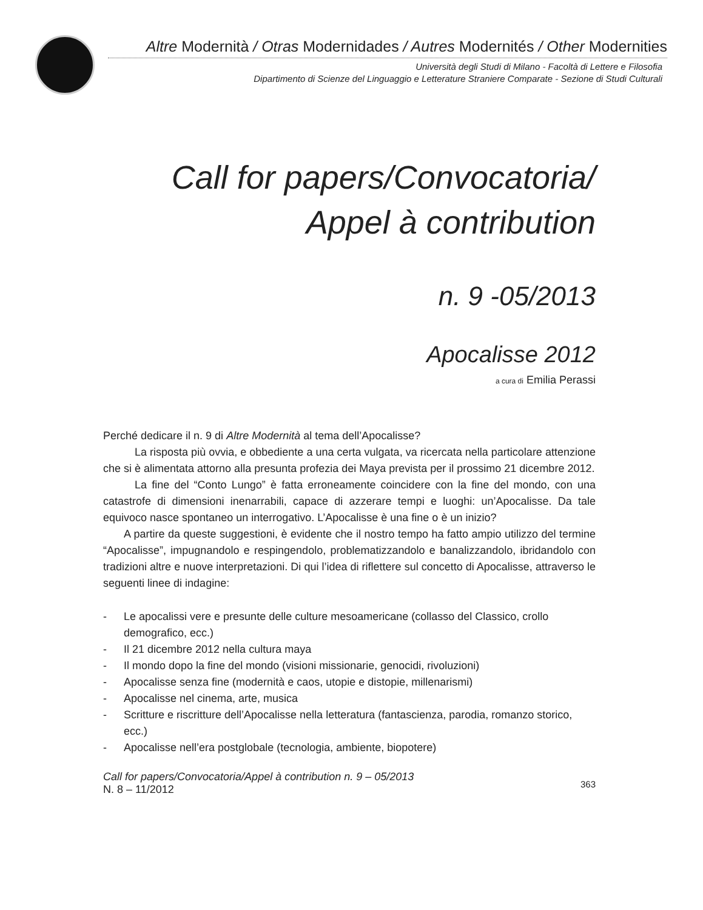Altre Modernità / Otras Modernidades / Autres Modernités / Other Modernities
Università degli Studi di Milano - Facoltà di Lettere e Filosofia
Dipartimento di Scienze del Linguaggio e Letterature Straniere Comparate - Sezione di Studi Culturali
Call for papers/Convocatoria/
Appel à contribution
n. 9 -05/2013
Apocalisse 2012
a cura di Emilia Perassi
Perché dedicare il n. 9 di Altre Modernità al tema dell’Apocalisse?
La risposta più ovvia, e obbediente a una certa vulgata, va ricercata nella particolare attenzione che si è alimentata attorno alla presunta profezia dei Maya prevista per il prossimo 21 dicembre 2012.
La fine del “Conto Lungo” è fatta erroneamente coincidere con la fine del mondo, con una catastrofe di dimensioni inenarrabili, capace di azzerare tempi e luoghi: un’Apocalisse. Da tale equivoco nasce spontaneo un interrogativo. L’Apocalisse è una fine o è un inizio?
A partire da queste suggestioni, è evidente che il nostro tempo ha fatto ampio utilizzo del termine “Apocalisse”, impugnandolo e respingendolo, problematizzandolo e banalizzandolo, ibridandolo con tradizioni altre e nuove interpretazioni. Di qui l’idea di riflettere sul concetto di Apocalisse, attraverso le seguenti linee di indagine:
- Le apocalissi vere e presunte delle culture mesoamericane (collasso del Classico, crollo demografico, ecc.)
- Il 21 dicembre 2012 nella cultura maya
- Il mondo dopo la fine del mondo (visioni missionarie, genocidi, rivoluzioni)
- Apocalisse senza fine (modernità e caos, utopie e distopie, millenarismi)
- Apocalisse nel cinema, arte, musica
- Scritture e riscritture dell’Apocalisse nella letteratura (fantascienza, parodia, romanzo storico, ecc.)
- Apocalisse nell’era postglobale (tecnologia, ambiente, biopotere)
Call for papers/Convocatoria/Appel à contribution n. 9 – 05/2013
N. 8 – 11/2012
363